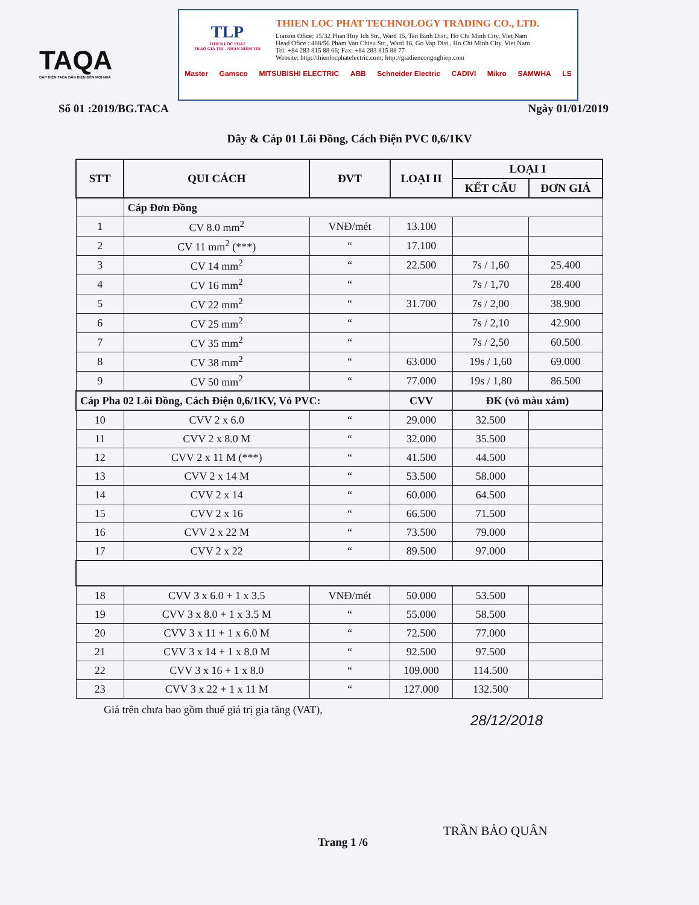TAQA
CÁP ĐIỆN TACA DẪN ĐIỆN ĐẾN MỌI NHÀ
TLP
THIEN LOC PHAT
TRAO GIÁ TRỊ - NHẬN NIỀM TIN
THIEN LOC PHAT TECHNOLOGY TRADING CO., LTD.
Liaison Ofice: 15/32 Phan Huy Ich Str., Ward 15, Tan Binh Dist., Ho Chi Minh City, Viet Nam
Head Ofice : 488/56 Pham Van Chieu Str., Ward 16, Go Vap Dist., Ho Chi Minh City, Viet Nam
Tel: +84 283 815 88 66; Fax: +84 283 815 88 77
Website: http://thienlocphatelectric.com; http://giadiencongnghiep.com
Master Gamsco MITSUBISHI ELECTRIC ABB Schneider Electric CADIVI Mikro SAMWHA LS
Số 01 :2019/BG.TACA Ngày 01/01/2019
Dây & Cáp 01 Lõi Đồng, Cách Điện PVC 0,6/1KV
| STT | QUI CÁCH | ĐVT | LOẠI II | LOẠI I | |
| --- | --- | --- | --- | --- | --- |
| | | | | KẾT CẤU | ĐƠN GIÁ |
| | Cáp Đơn Đồng | | | | |
| 1 | CV 8.0 mm<sup>2</sup> | VNĐ/mét | 13.100 | | |
| 2 | CV 11 mm<sup>2</sup> (***) | “ | 17.100 | | |
| 3 | CV 14 mm<sup>2</sup> | “ | 22.500 | 7s / 1,60 | 25.400 |
| 4 | CV 16 mm<sup>2</sup> | “ | | 7s / 1,70 | 28.400 |
| 5 | CV 22 mm<sup>2</sup> | “ | 31.700 | 7s / 2,00 | 38.900 |
| 6 | CV 25 mm<sup>2</sup> | “ | | 7s / 2,10 | 42.900 |
| 7 | CV 35 mm<sup>2</sup> | “ | | 7s / 2,50 | 60.500 |
| 8 | CV 38 mm<sup>2</sup> | “ | 63.000 | 19s / 1,60 | 69.000 |
| 9 | CV 50 mm<sup>2</sup> | “ | 77.000 | 19s / 1,80 | 86.500 |
| Cáp Pha 02 Lõi Đồng, Cách Điện 0,6/1KV, Vỏ PVC: | | | CVV | ĐK (vỏ màu xám) | |
| 10 | CVV 2 x 6.0 | “ | 29.000 | 32.500 | |
| 11 | CVV 2 x 8.0 M | “ | 32.000 | 35.500 | |
| 12 | CVV 2 x 11 M (***) | “ | 41.500 | 44.500 | |
| 13 | CVV 2 x 14 M | “ | 53.500 | 58.000 | |
| 14 | CVV 2 x 14 | “ | 60.000 | 64.500 | |
| 15 | CVV 2 x 16 | “ | 66.500 | 71.500 | |
| 16 | CVV 2 x 22 M | “ | 73.500 | 79.000 | |
| 17 | CVV 2 x 22 | “ | 89.500 | 97.000 | |
| 18 | CVV 3 x 6.0 + 1 x 3.5 | VNĐ/mét | 50.000 | 53.500 | |
| 19 | CVV 3 x 8.0 + 1 x 3.5 M | “ | 55.000 | 58.500 | |
| 20 | CVV 3 x 11 + 1 x 6.0 M | “ | 72.500 | 77.000 | |
| 21 | CVV 3 x 14 + 1 x 8.0 M | “ | 92.500 | 97.500 | |
| 22 | CVV 3 x 16 + 1 x 8.0 | “ | 109.000 | 114.500 | |
| 23 | CVV 3 x 22 + 1 x 11 M | “ | 127.000 | 132.500 | |
Giá trên chưa bao gồm thuế giá trị gia tăng (VAT),
28/12/2018
Trang 1 /6
TRẦN BẢO QUÂN